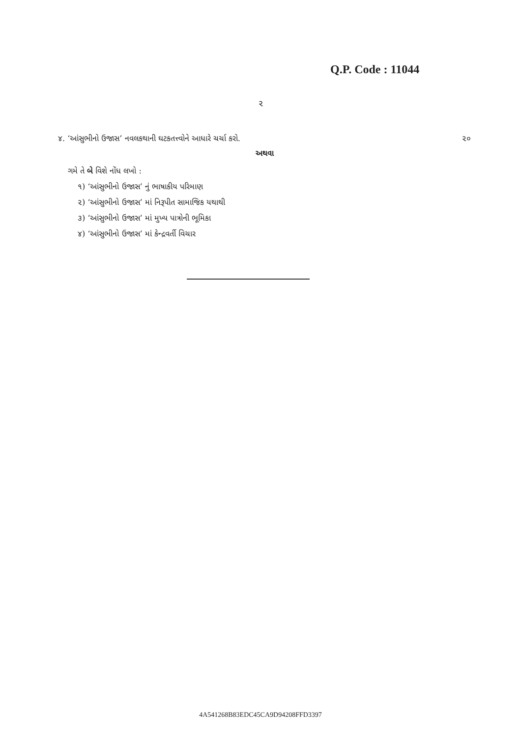Q.P. Code : 11044
૨
૪. ‘આંસુભીનો ઉજાસ’ નવલકથાની ઘટકતત્ત્વોને આધારે ચર્ચા કરો. ૨૦
અથવા
ગમે તે બે વિશે નોંધ લખો :
૧) ‘આંસુભીનો ઉજાસ’ નું ભાષાકીય પરિમાણ
૨) ‘આંસુભીનો ઉજાસ’ માં નિરૂપીત સામાજિક યથાથી
૩) ‘આંસુભીનો ઉજાસ’ માં મુખ્ય પાત્રોની ભૂમિકા
૪) ‘આંસુભીનો ઉજાસ’ માં કેન્દ્રવર્તી વિચાર
4A541268B83EDC45CA9D94208FFD3397